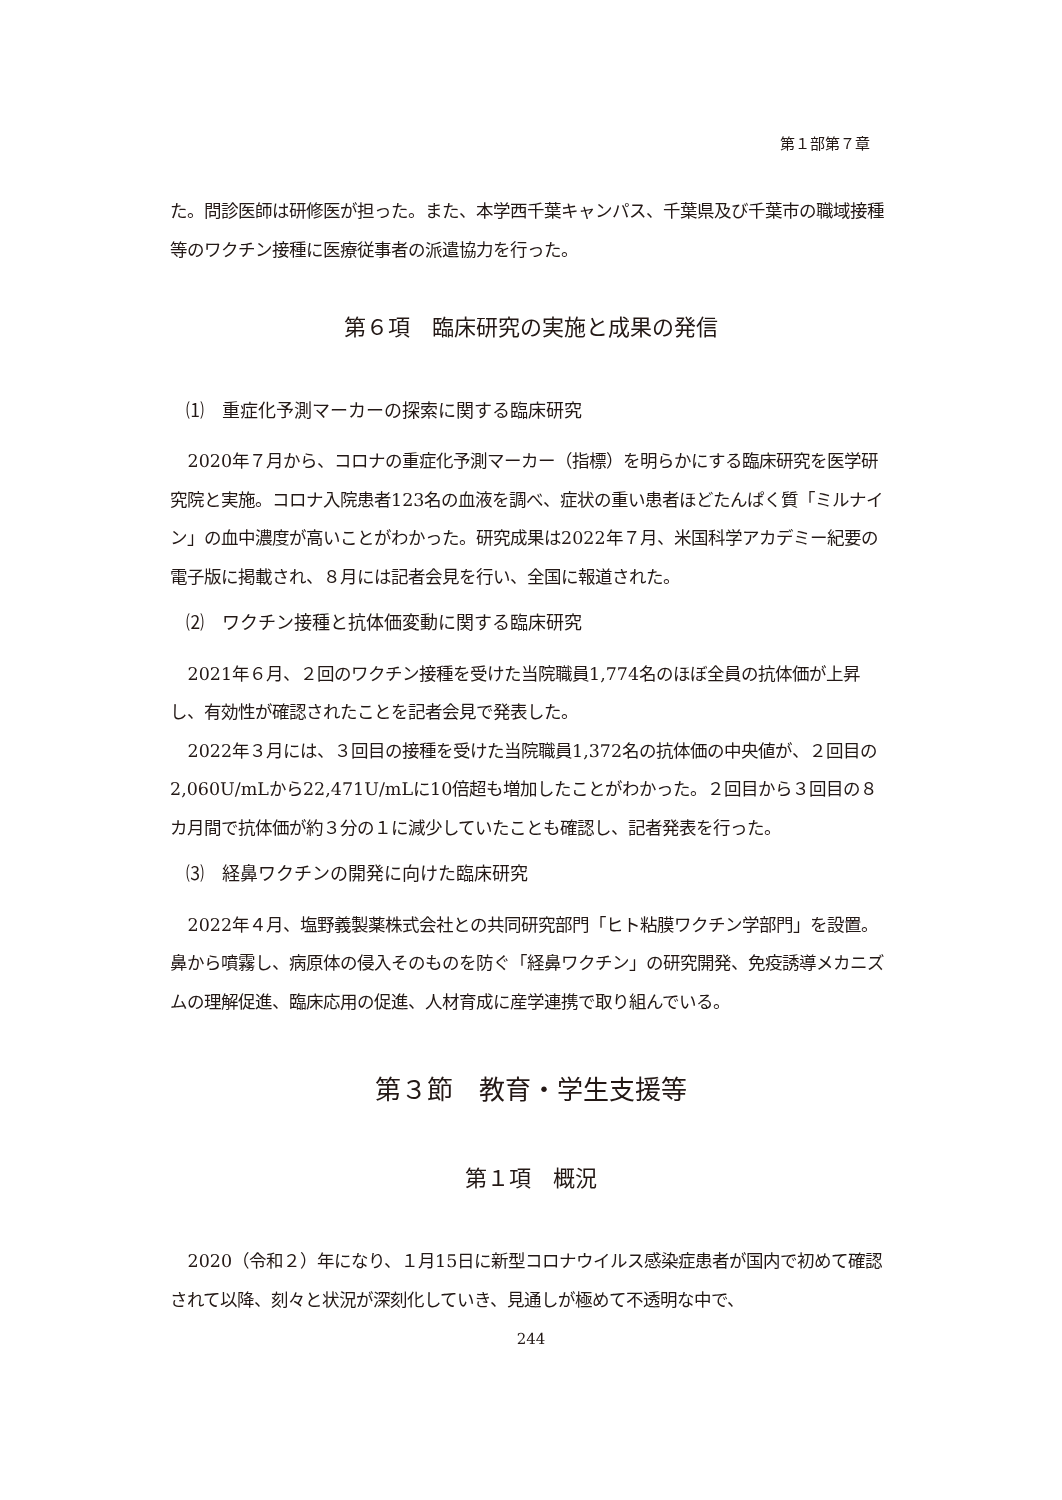第１部第７章
た。問診医師は研修医が担った。また、本学西千葉キャンパス、千葉県及び千葉市の職域接種等のワクチン接種に医療従事者の派遣協力を行った。
第６項　臨床研究の実施と成果の発信
⑴　重症化予測マーカーの探索に関する臨床研究
2020年７月から、コロナの重症化予測マーカー（指標）を明らかにする臨床研究を医学研究院と実施。コロナ入院患者123名の血液を調べ、症状の重い患者ほどたんぱく質「ミルナイン」の血中濃度が高いことがわかった。研究成果は2022年７月、米国科学アカデミー紀要の電子版に掲載され、８月には記者会見を行い、全国に報道された。
⑵　ワクチン接種と抗体価変動に関する臨床研究
2021年６月、２回のワクチン接種を受けた当院職員1,774名のほぼ全員の抗体価が上昇し、有効性が確認されたことを記者会見で発表した。
2022年３月には、３回目の接種を受けた当院職員1,372名の抗体価の中央値が、２回目の2,060U/mLから22,471U/mLに10倍超も増加したことがわかった。２回目から３回目の８カ月間で抗体価が約３分の１に減少していたことも確認し、記者発表を行った。
⑶　経鼻ワクチンの開発に向けた臨床研究
2022年４月、塩野義製薬株式会社との共同研究部門「ヒト粘膜ワクチン学部門」を設置。鼻から噴霧し、病原体の侵入そのものを防ぐ「経鼻ワクチン」の研究開発、免疫誘導メカニズムの理解促進、臨床応用の促進、人材育成に産学連携で取り組んでいる。
第３節　教育・学生支援等
第１項　概況
2020（令和２）年になり、１月15日に新型コロナウイルス感染症患者が国内で初めて確認されて以降、刻々と状況が深刻化していき、見通しが極めて不透明な中で、
244